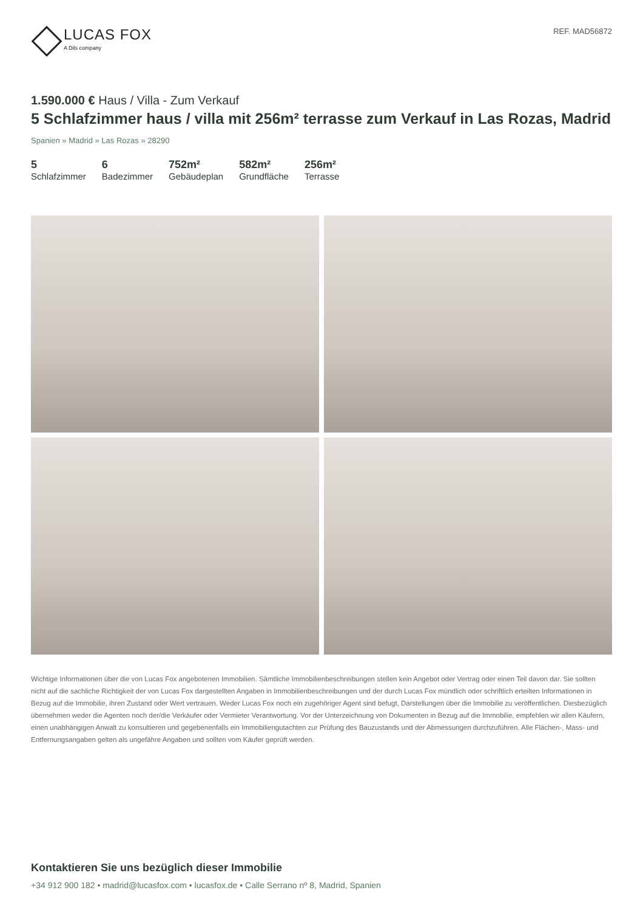LUCAS FOX
A Dils company
REF. MAD56872
1.590.000 € Haus / Villa - Zum Verkauf
5 Schlafzimmer haus / villa mit 256m² terrasse zum Verkauf in Las Rozas, Madrid
Spanien » Madrid » Las Rozas » 28290
5
Schlafzimmer
6
Badezimmer
752m²
Gebäudeplan
582m²
Grundfläche
256m²
Terrasse
Wichtige Informationen über die von Lucas Fox angebotenen Immobilien. Sämtliche Immobilienbeschreibungen stellen kein Angebot oder Vertrag oder einen Teil davon dar. Sie sollten nicht auf die sachliche Richtigkeit der von Lucas Fox dargestellten Angaben in Immobilienbeschreibungen und der durch Lucas Fox mündlich oder schriftlich erteilten Informationen in Bezug auf die Immobilie, ihren Zustand oder Wert vertrauen. Weder Lucas Fox noch ein zugehöriger Agent sind befugt, Darstellungen über die Immobilie zu veröffentlichen. Diesbezüglich übernehmen weder die Agenten noch der/die Verkäufer oder Vermieter Verantwortung. Vor der Unterzeichnung von Dokumenten in Bezug auf die Immobilie, empfehlen wir allen Käufern, einen unabhängigen Anwalt zu konsultieren und gegebenenfalls ein Immobiliengutachten zur Prüfung des Bauzustands und der Abmessungen durchzuführen. Alle Flächen-, Mass- und Entfernungsangaben gelten als ungefähre Angaben und sollten vom Käufer geprüft werden.
Kontaktieren Sie uns bezüglich dieser Immobilie
+34 912 900 182 • madrid@lucasfox.com • lucasfox.de • Calle Serrano nº 8, Madrid, Spanien